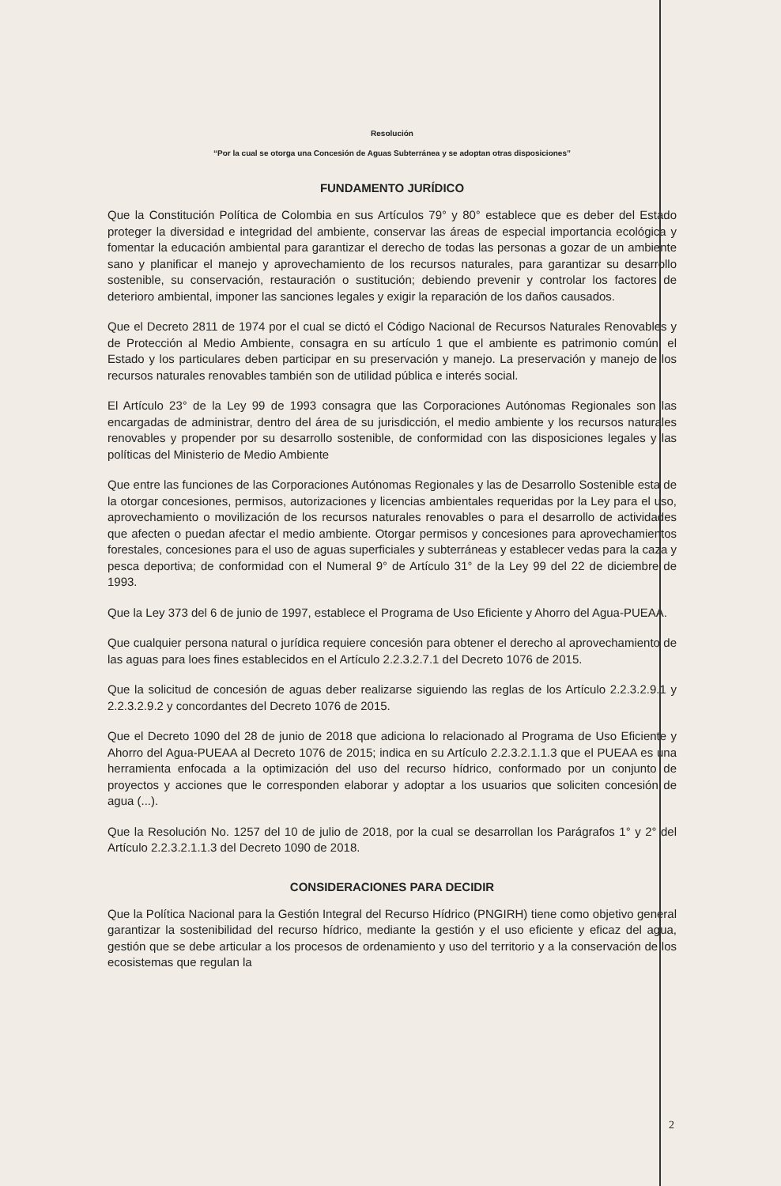Resolución
“Por la cual se otorga una Concesión de Aguas Subterránea y se adoptan otras disposiciones”
FUNDAMENTO JURÍDICO
Que la Constitución Política de Colombia en sus Artículos 79° y 80° establece que es deber del Estado proteger la diversidad e integridad del ambiente, conservar las áreas de especial importancia ecológica y fomentar la educación ambiental para garantizar el derecho de todas las personas a gozar de un ambiente sano y planificar el manejo y aprovechamiento de los recursos naturales, para garantizar su desarrollo sostenible, su conservación, restauración o sustitución; debiendo prevenir y controlar los factores de deterioro ambiental, imponer las sanciones legales y exigir la reparación de los daños causados.
Que el Decreto 2811 de 1974 por el cual se dictó el Código Nacional de Recursos Naturales Renovables y de Protección al Medio Ambiente, consagra en su artículo 1 que el ambiente es patrimonio común, el Estado y los particulares deben participar en su preservación y manejo. La preservación y manejo de los recursos naturales renovables también son de utilidad pública e interés social.
El Artículo 23° de la Ley 99 de 1993 consagra que las Corporaciones Autónomas Regionales son las encargadas de administrar, dentro del área de su jurisdicción, el medio ambiente y los recursos naturales renovables y propender por su desarrollo sostenible, de conformidad con las disposiciones legales y las políticas del Ministerio de Medio Ambiente
Que entre las funciones de las Corporaciones Autónomas Regionales y las de Desarrollo Sostenible esta de la otorgar concesiones, permisos, autorizaciones y licencias ambientales requeridas por la Ley para el uso, aprovechamiento o movilización de los recursos naturales renovables o para el desarrollo de actividades que afecten o puedan afectar el medio ambiente. Otorgar permisos y concesiones para aprovechamientos forestales, concesiones para el uso de aguas superficiales y subterráneas y establecer vedas para la caza y pesca deportiva; de conformidad con el Numeral 9° de Artículo 31° de la Ley 99 del 22 de diciembre de 1993.
Que la Ley 373 del 6 de junio de 1997, establece el Programa de Uso Eficiente y Ahorro del Agua-PUEAA.
Que cualquier persona natural o jurídica requiere concesión para obtener el derecho al aprovechamiento de las aguas para loes fines establecidos en el Artículo 2.2.3.2.7.1 del Decreto 1076 de 2015.
Que la solicitud de concesión de aguas deber realizarse siguiendo las reglas de los Artículo 2.2.3.2.9.1 y 2.2.3.2.9.2 y concordantes del Decreto 1076 de 2015.
Que el Decreto 1090 del 28 de junio de 2018 que adiciona lo relacionado al Programa de Uso Eficiente y Ahorro del Agua-PUEAA al Decreto 1076 de 2015; indica en su Artículo 2.2.3.2.1.1.3 que el PUEAA es una herramienta enfocada a la optimización del uso del recurso hídrico, conformado por un conjunto de proyectos y acciones que le corresponden elaborar y adoptar a los usuarios que soliciten concesión de agua (...).
Que la Resolución No. 1257 del 10 de julio de 2018, por la cual se desarrollan los Parágrafos 1° y 2° del Artículo 2.2.3.2.1.1.3 del Decreto 1090 de 2018.
CONSIDERACIONES PARA DECIDIR
Que la Política Nacional para la Gestión Integral del Recurso Hídrico (PNGIRH) tiene como objetivo general garantizar la sostenibilidad del recurso hídrico, mediante la gestión y el uso eficiente y eficaz del agua, gestión que se debe articular a los procesos de ordenamiento y uso del territorio y a la conservación de los ecosistemas que regulan la
2